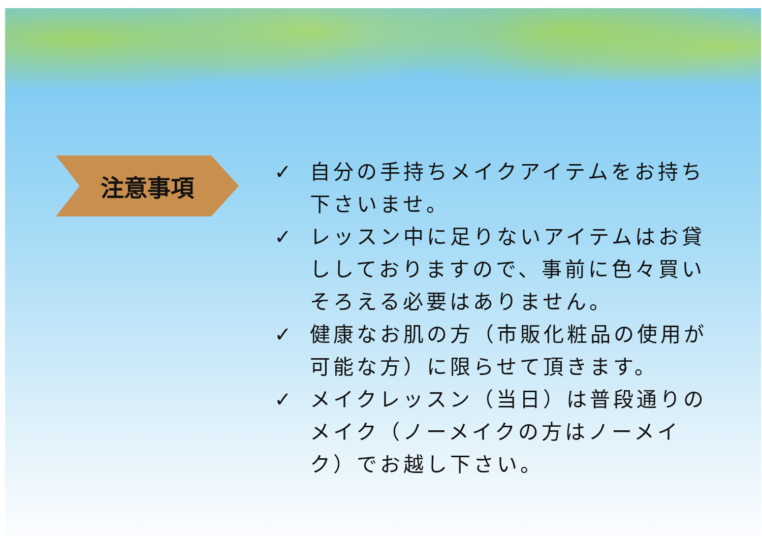注意事項
✓ 自分の手持ちメイクアイテムをお持ち下さいませ。
✓ レッスン中に足りないアイテムはお貸ししておりますので、事前に色々買いそろえる必要はありません。
✓ 健康なお肌の方（市販化粧品の使用が可能な方）に限らせて頂きます。
✓ メイクレッスン（当日）は普段通りのメイク（ノーメイクの方はノーメイク）でお越し下さい。